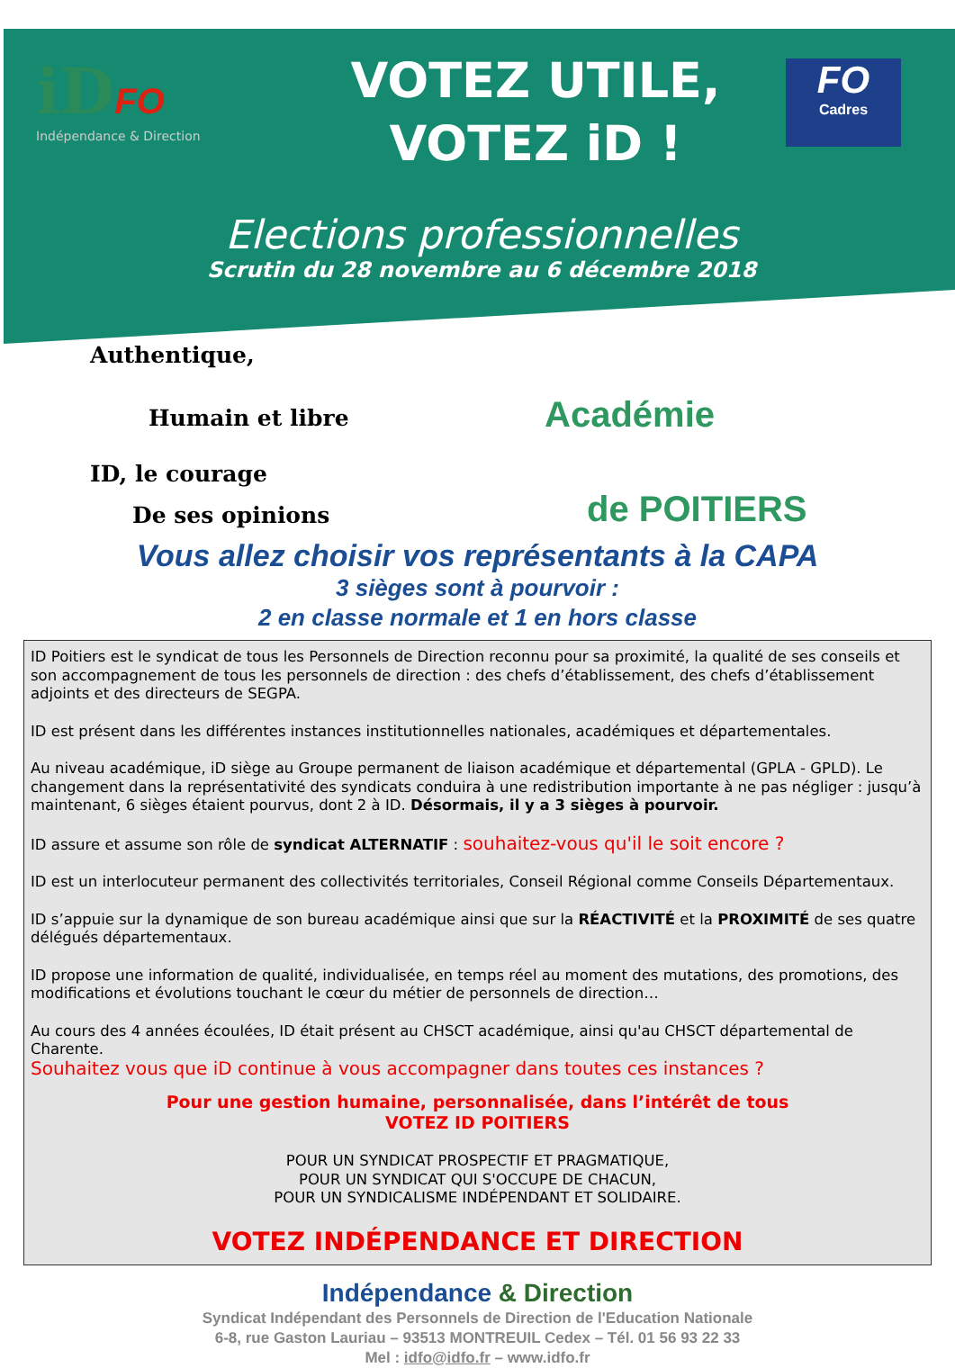iD FO
Indépendance & Direction
VOTEZ UTILE,
VOTEZ iD !
FO
Cadres
Elections professionnelles
Scrutin du 28 novembre au 6 décembre 2018
Authentique,
Humain et libre Académie
ID, le courage
De ses opinions de POITIERS
Vous allez choisir vos représentants à la CAPA
3 sièges sont à pourvoir :
2 en classe normale et 1 en hors classe
ID Poitiers est le syndicat de tous les Personnels de Direction reconnu pour sa proximité, la qualité de ses conseils et son accompagnement de tous les personnels de direction : des chefs d’établissement, des chefs d’établissement adjoints et des directeurs de SEGPA.
ID est présent dans les différentes instances institutionnelles nationales, académiques et départementales.
Au niveau académique, iD siège au Groupe permanent de liaison académique et départemental (GPLA - GPLD). Le changement dans la représentativité des syndicats conduira à une redistribution importante à ne pas négliger : jusqu’à maintenant, 6 sièges étaient pourvus, dont 2 à ID. Désormais, il y a 3 sièges à pourvoir.
ID assure et assume son rôle de syndicat ALTERNATIF : souhaitez-vous qu'il le soit encore ?
ID est un interlocuteur permanent des collectivités territoriales, Conseil Régional comme Conseils Départementaux.
ID s’appuie sur la dynamique de son bureau académique ainsi que sur la RÉACTIVITÉ et la PROXIMITÉ de ses quatre délégués départementaux.
ID propose une information de qualité, individualisée, en temps réel au moment des mutations, des promotions, des modifications et évolutions touchant le cœur du métier de personnels de direction…
Au cours des 4 années écoulées, ID était présent au CHSCT académique, ainsi qu'au CHSCT départemental de Charente.
Souhaitez vous que iD continue à vous accompagner dans toutes ces instances ?
Pour une gestion humaine, personnalisée, dans l’intérêt de tous
VOTEZ ID POITIERS
POUR UN SYNDICAT PROSPECTIF ET PRAGMATIQUE,
POUR UN SYNDICAT QUI S'OCCUPE DE CHACUN,
POUR UN SYNDICALISME INDÉPENDANT ET SOLIDAIRE.
VOTEZ INDÉPENDANCE ET DIRECTION
Indépendance & Direction
Syndicat Indépendant des Personnels de Direction de l'Education Nationale
6-8, rue Gaston Lauriau – 93513 MONTREUIL Cedex – Tél. 01 56 93 22 33
Mel : idfo@idfo.fr – www.idfo.fr